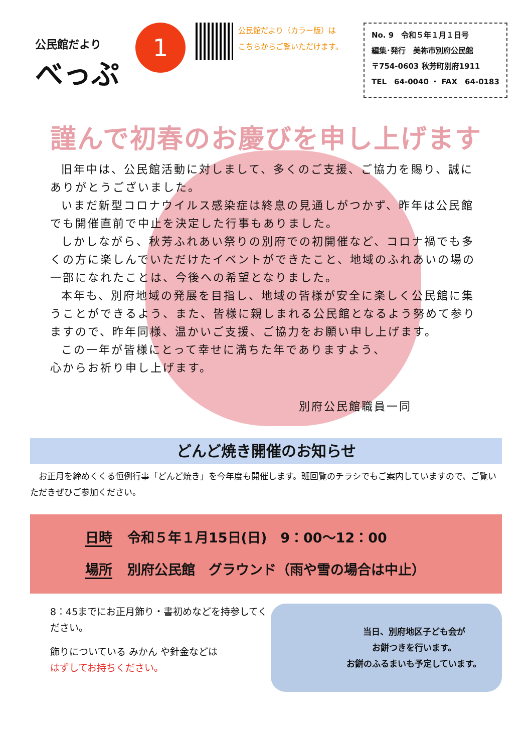公民館だより
べっぷ
1
公民館だより（カラー版）は
こちらからご覧いただけます。
No. 9　令和５年１月１日号
編集･発行　美祢市別府公民館
〒754-0603 秋芳町別府1911
TEL　64-0040 ・ FAX　64-0183
謹んで初春のお慶びを申し上げます
旧年中は、公民館活動に対しまして、多くのご支援、ご協力を賜り、誠にありがとうございました。
いまだ新型コロナウイルス感染症は終息の見通しがつかず、昨年は公民館でも開催直前で中止を決定した行事もありました。
しかしながら、秋芳ふれあい祭りの別府での初開催など、コロナ禍でも多くの方に楽しんでいただけたイベントができたこと、地域のふれあいの場の一部になれたことは、今後への希望となりました。
本年も、別府地域の発展を目指し、地域の皆様が安全に楽しく公民館に集うことができるよう、また、皆様に親しまれる公民館となるよう努めて参りますので、昨年同様、温かいご支援、ご協力をお願い申し上げます。
この一年が皆様にとって幸せに満ちた年でありますよう、
心からお祈り申し上げます。
別府公民館職員一同
どんど焼き開催のお知らせ
　お正月を締めくくる恒例行事「どんど焼き」を今年度も開催します。班回覧のチラシでもご案内していますので、ご覧いただきぜひご参加ください。
日時 令和５年１月15日(日)　9：00～12：00
場所 別府公民館　グラウンド（雨や雪の場合は中止）
8：45までにお正月飾り・書初めなどを持参してください。
飾りについている みかん や針金などは
はずしてお持ちください。
当日、別府地区子ども会が
お餅つきを行います。
お餅のふるまいも予定しています。